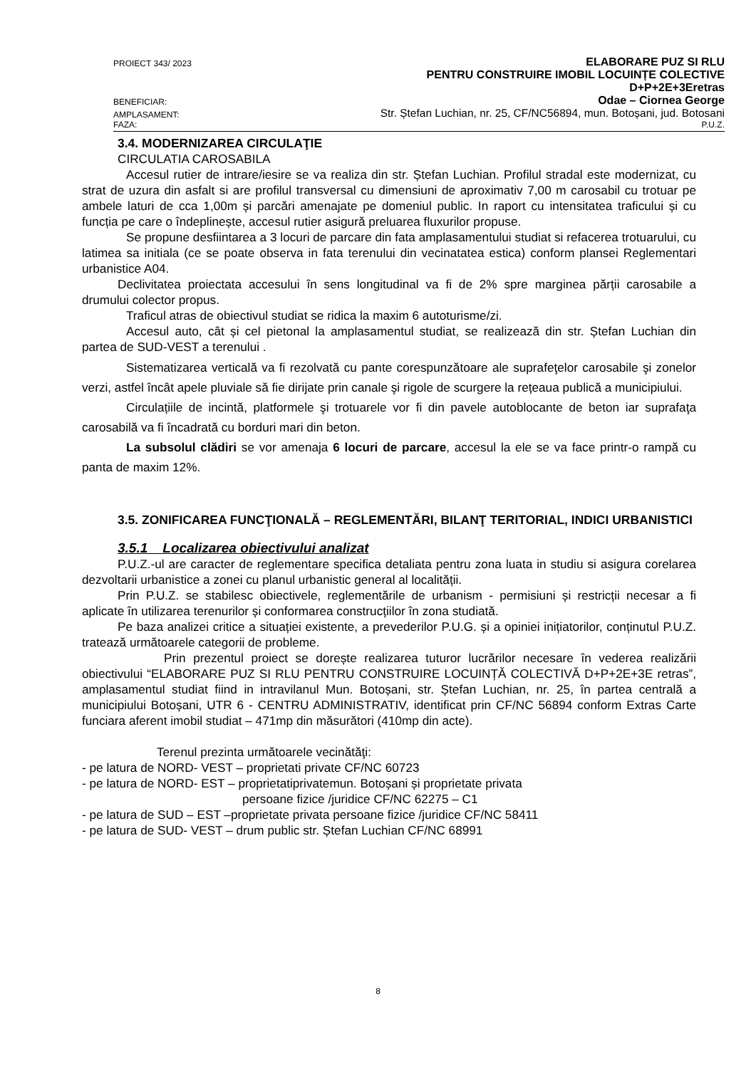PROIECT 343/ 2023 ELABORARE PUZ SI RLU
PENTRU CONSTRUIRE IMOBIL LOCUINȚE COLECTIVE
D+P+2E+3Eretras
BENEFICIAR: Odae – Ciornea George
AMPLASAMENT: Str. Ștefan Luchian, nr. 25, CF/NC56894, mun. Botoșani, jud. Botosani
FAZA: P.U.Z.
3.4. MODERNIZAREA CIRCULAŢIE
CIRCULATIA CAROSABILA
Accesul rutier de intrare/iesire se va realiza din str. Ștefan Luchian. Profilul stradal este modernizat, cu strat de uzura din asfalt si are profilul transversal cu dimensiuni de aproximativ 7,00 m carosabil cu trotuar pe ambele laturi de cca 1,00m și parcări amenajate pe domeniul public. In raport cu intensitatea traficului și cu funcția pe care o îndeplinește, accesul rutier asigură preluarea fluxurilor propuse.
Se propune desfiintarea a 3 locuri de parcare din fata amplasamentului studiat si refacerea trotuarului, cu latimea sa initiala (ce se poate observa in fata terenului din vecinatatea estica) conform plansei Reglementari urbanistice A04.
Declivitatea proiectata accesului în sens longitudinal va fi de 2% spre marginea părții carosabile a drumului colector propus.
Traficul atras de obiectivul studiat se ridica la maxim 6 autoturisme/zi.
Accesul auto, cât și cel pietonal la amplasamentul studiat, se realizează din str. Ștefan Luchian din partea de SUD-VEST a terenului .
Sistematizarea verticală va fi rezolvată cu pante corespunzătoare ale suprafeţelor carosabile şi zonelor verzi, astfel încât apele pluviale să fie dirijate prin canale şi rigole de scurgere la rețeaua publică a municipiului.
Circulațiile de incintă, platformele şi trotuarele vor fi din pavele autoblocante de beton iar suprafaţa carosabilă va fi încadrată cu borduri mari din beton.
La subsolul clădiri se vor amenaja 6 locuri de parcare, accesul la ele se va face printr-o rampă cu panta de maxim 12%.
3.5. ZONIFICAREA FUNCŢIONALĂ – REGLEMENTĂRI, BILANŢ TERITORIAL, INDICI URBANISTICI
3.5.1 Localizarea obiectivului analizat
P.U.Z.-ul are caracter de reglementare specifica detaliata pentru zona luata in studiu si asigura corelarea dezvoltarii urbanistice a zonei cu planul urbanistic general al localității.
Prin P.U.Z. se stabilesc obiectivele, reglementările de urbanism - permisiuni și restricții necesar a fi aplicate în utilizarea terenurilor și conformarea construcțiilor în zona studiată.
Pe baza analizei critice a situației existente, a prevederilor P.U.G. și a opiniei inițiatorilor, conținutul P.U.Z. tratează următoarele categorii de probleme.
Prin prezentul proiect se dorește realizarea tuturor lucrărilor necesare în vederea realizării obiectivului “ELABORARE PUZ SI RLU PENTRU CONSTRUIRE LOCUINȚĂ COLECTIVĂ D+P+2E+3E retras”, amplasamentul studiat fiind in intravilanul Mun. Botoșani, str. Ștefan Luchian, nr. 25, în partea centrală a municipiului Botoșani, UTR 6 - CENTRU ADMINISTRATIV, identificat prin CF/NC 56894 conform Extras Carte funciara aferent imobil studiat – 471mp din măsurători (410mp din acte).
Terenul prezinta următoarele vecinătăţi:
- pe latura de NORD- VEST – proprietati private CF/NC 60723
- pe latura de NORD- EST – proprietatiprivatemun. Botoșani și proprietate privata
persoane fizice /juridice CF/NC 62275 – C1
- pe latura de SUD – EST –proprietate privata persoane fizice /juridice CF/NC 58411
- pe latura de SUD- VEST – drum public str. Ștefan Luchian CF/NC 68991
8